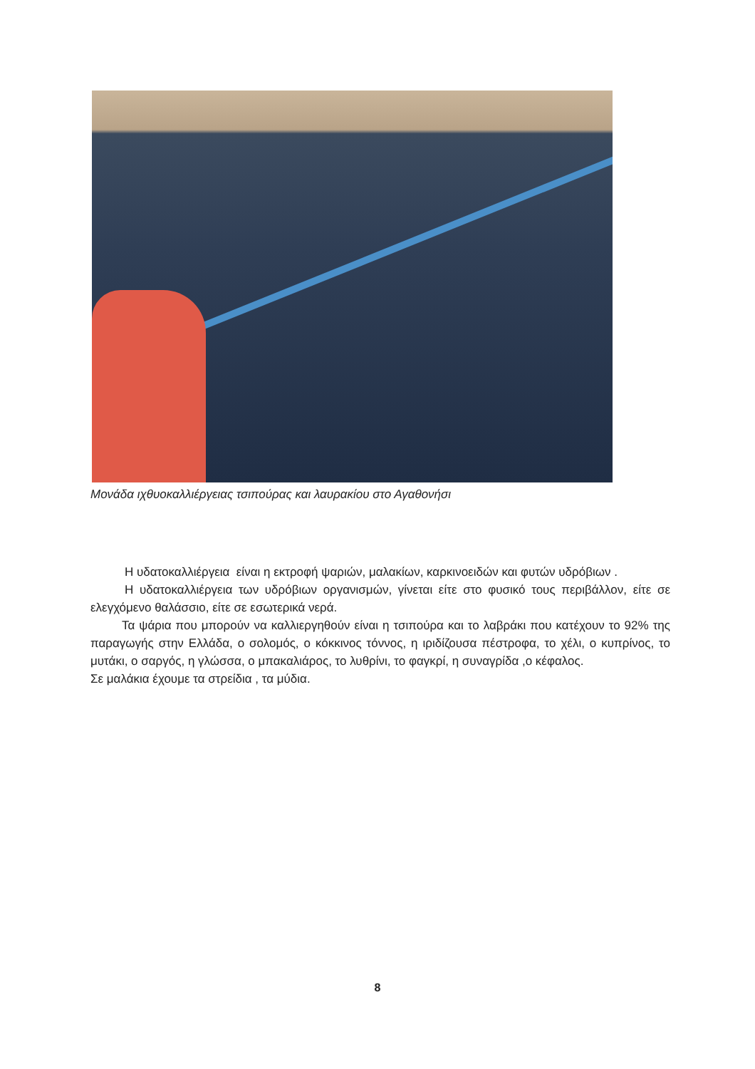Μονάδα ιχθυοκαλλιέργειας τσιπούρας και λαυρακίου στο Αγαθονήσι
Η υδατοκαλλιέργεια είναι η εκτροφή ψαριών, μαλακίων, καρκινοειδών και φυτών υδρόβιων .
Η υδατοκαλλιέργεια των υδρόβιων οργανισμών, γίνεται είτε στο φυσικό τους περιβάλλον, είτε σε ελεγχόμενο θαλάσσιο, είτε σε εσωτερικά νερά.
Τα ψάρια που μπορούν να καλλιεργηθούν είναι η τσιπούρα και το λαβράκι που κατέχουν το 92% της παραγωγής στην Ελλάδα, ο σολομός, ο κόκκινος τόννος, η ιριδίζουσα πέστροφα, το χέλι, ο κυπρίνος, το μυτάκι, ο σαργός, η γλώσσα, ο μπακαλιάρος, το λυθρίνι, το φαγκρί, η συναγρίδα ,ο κέφαλος.
Σε μαλάκια έχουμε τα στρείδια , τα μύδια.
8